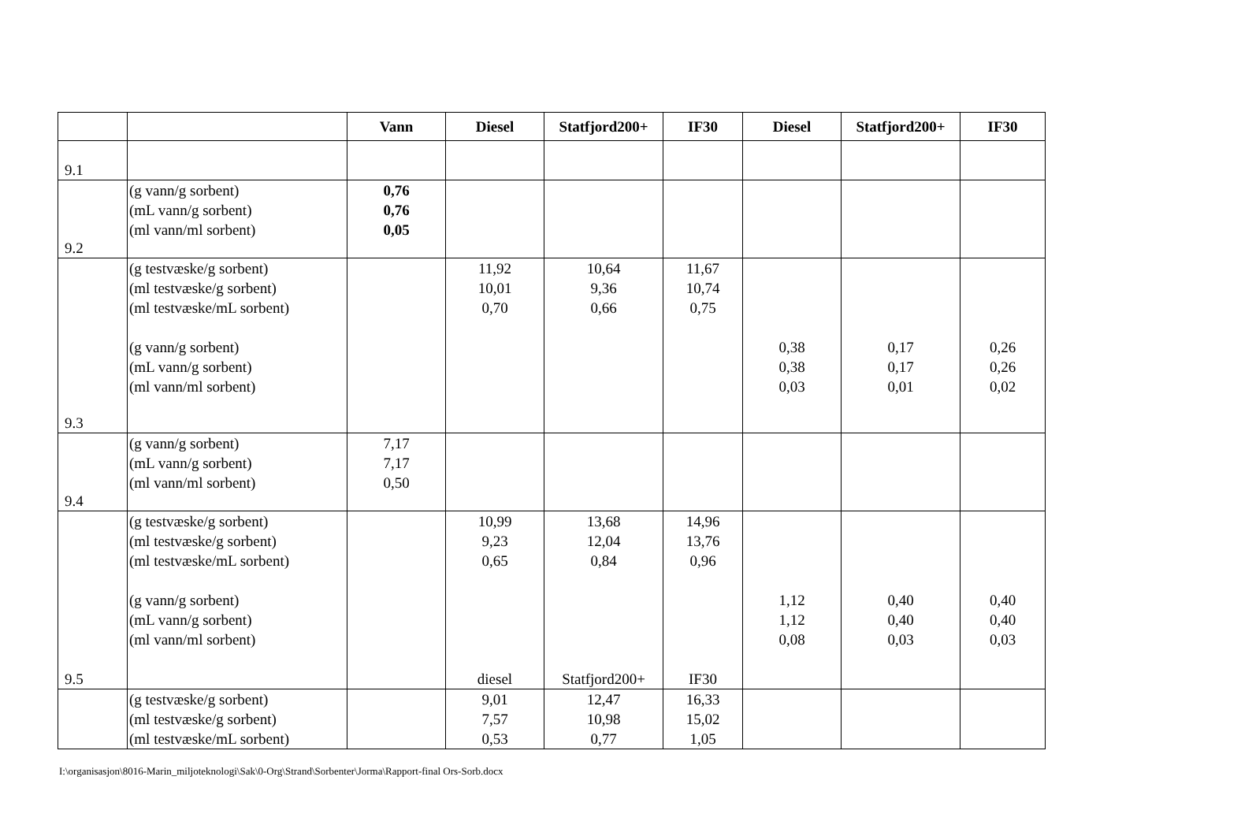| | | Vann | Diesel | Statfjord200+ | IF30 | Diesel | Statfjord200+ | IF30 |
| --- | --- | --- | --- | --- | --- | --- | --- | --- |
| 9.1 | | | | | | | | |
| 9.2 | (g vann/g sorbent) (mL vann/g sorbent) (ml vann/ml sorbent) | 0,76 0,76 0,05 | | | | | | |
| 9.3 | (g testvæske/g sorbent) (ml testvæske/g sorbent) (ml testvæske/mL sorbent) (g vann/g sorbent) (mL vann/g sorbent) (ml vann/ml sorbent) | | 11,92 10,01 0,70 | 10,64 9,36 0,66 | 11,67 10,74 0,75 | 0,38 0,38 0,03 | 0,17 0,17 0,01 | 0,26 0,26 0,02 |
| 9.4 | (g vann/g sorbent) (mL vann/g sorbent) (ml vann/ml sorbent) | 7,17 7,17 0,50 | | | | | | |
| 9.5 | (g testvæske/g sorbent) (ml testvæske/g sorbent) (ml testvæske/mL sorbent) (g vann/g sorbent) (mL vann/g sorbent) (ml vann/ml sorbent) | | 10,99 9,23 0,65 diesel | 13,68 12,04 0,84 Statfjord200+ | 14,96 13,76 0,96 IF30 | 1,12 1,12 0,08 | 0,40 0,40 0,03 | 0,40 0,40 0,03 |
| | (g testvæske/g sorbent) (ml testvæske/g sorbent) (ml testvæske/mL sorbent) | | 9,01 7,57 0,53 | 12,47 10,98 0,77 | 16,33 15,02 1,05 | | | |
I:\organisasjon\8016-Marin_miljoteknologi\Sak\0-Org\Strand\Sorbenter\Jorma\Rapport-final Ors-Sorb.docx